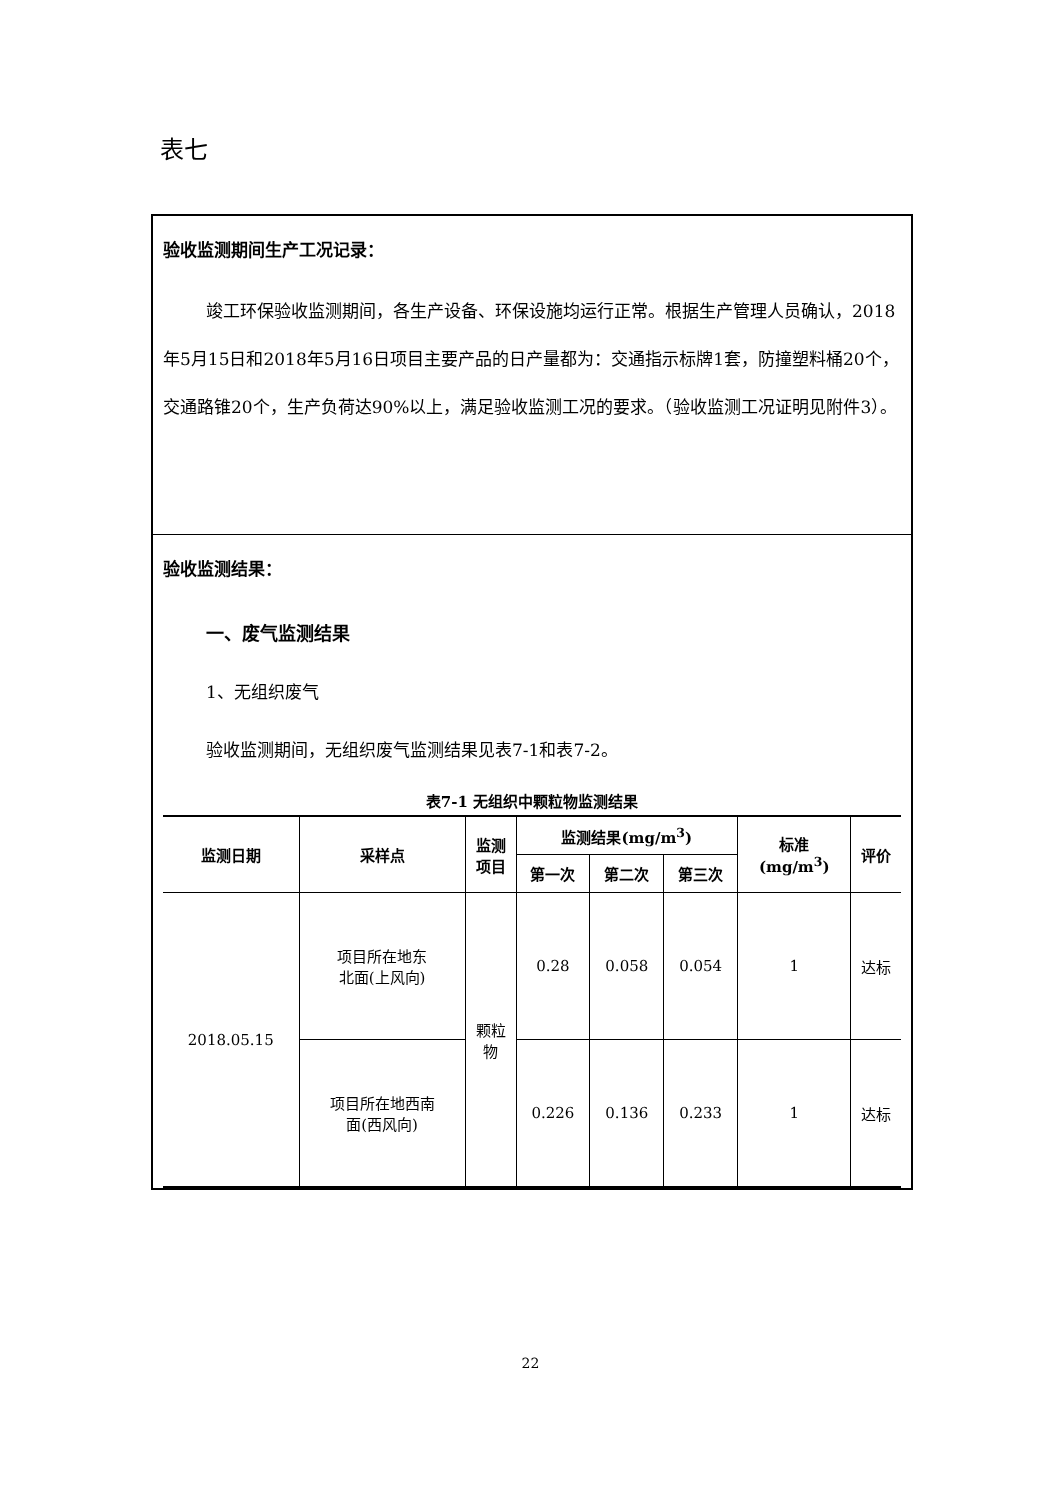表七
验收监测期间生产工况记录：
竣工环保验收监测期间，各生产设备、环保设施均运行正常。根据生产管理人员确认，2018年5月15日和2018年5月16日项目主要产品的日产量都为：交通指示标牌1套，防撞塑料桶20个，交通路锥20个，生产负荷达90%以上，满足验收监测工况的要求。（验收监测工况证明见附件3）。
验收监测结果：
一、废气监测结果
1、无组织废气
验收监测期间，无组织废气监测结果见表7-1和表7-2。
表7-1 无组织中颗粒物监测结果
| 监测日期 | 采样点 | 监测 项目 | 监测结果(mg/m<sup>3</sup>) | | | 标准 (mg/m<sup>3</sup>) | 评价 |
| --- | --- | --- | --- | --- | --- | --- | --- |
| | | | 第一次 | 第二次 | 第三次 | | |
| 2018.05.15 | 项目所在地东 北面(上风向) | 颗粒 物 | 0.28 | 0.058 | 0.054 | 1 | 达标 |
| | 项目所在地西南 面(西风向) | | 0.226 | 0.136 | 0.233 | 1 | 达标 |
22